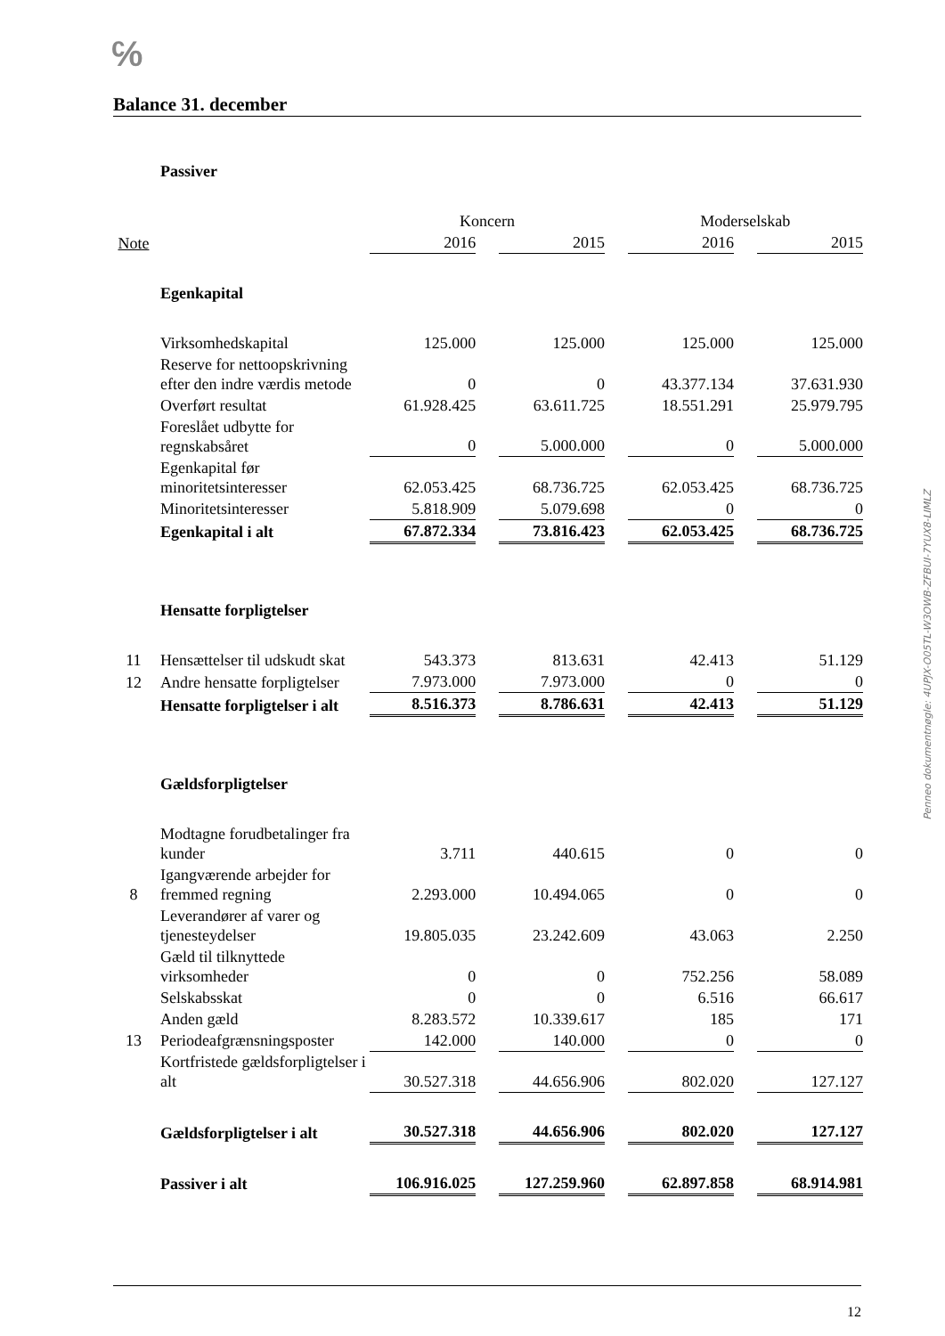℅
Balance 31. december
| | Passiver | | | | | | | |
| | | Koncern | | | | Moderselskab | | |
| Note | | 2016 | | 2015 | | 2016 | | 2015 |
| | Egenkapital | | | | | | | |
| | Virksomhedskapital | 125.000 | | 125.000 | | 125.000 | | 125.000 |
| | Reserve for nettoopskrivning efter den indre værdis metode | 0 | | 0 | | 43.377.134 | | 37.631.930 |
| | Overført resultat | 61.928.425 | | 63.611.725 | | 18.551.291 | | 25.979.795 |
| | Foreslået udbytte for regnskabsåret | 0 | | 5.000.000 | | 0 | | 5.000.000 |
| | Egenkapital før minoritetsinteresser | 62.053.425 | | 68.736.725 | | 62.053.425 | | 68.736.725 |
| | Minoritetsinteresser | 5.818.909 | | 5.079.698 | | 0 | | 0 |
| | Egenkapital i alt | 67.872.334 | | 73.816.423 | | 62.053.425 | | 68.736.725 |
| | Hensatte forpligtelser | | | | | | | |
| 11 | Hensættelser til udskudt skat | 543.373 | | 813.631 | | 42.413 | | 51.129 |
| 12 | Andre hensatte forpligtelser | 7.973.000 | | 7.973.000 | | 0 | | 0 |
| | Hensatte forpligtelser i alt | 8.516.373 | | 8.786.631 | | 42.413 | | 51.129 |
| | Gældsforpligtelser | | | | | | | |
| | Modtagne forudbetalinger fra kunder | 3.711 | | 440.615 | | 0 | | 0 |
| 8 | Igangværende arbejder for fremmed regning | 2.293.000 | | 10.494.065 | | 0 | | 0 |
| | Leverandører af varer og tjenesteydelser | 19.805.035 | | 23.242.609 | | 43.063 | | 2.250 |
| | Gæld til tilknyttede virksomheder | 0 | | 0 | | 752.256 | | 58.089 |
| | Selskabsskat | 0 | | 0 | | 6.516 | | 66.617 |
| | Anden gæld | 8.283.572 | | 10.339.617 | | 185 | | 171 |
| 13 | Periodeafgrænsningsposter | 142.000 | | 140.000 | | 0 | | 0 |
| | Kortfristede gældsforpligtelser i alt | 30.527.318 | | 44.656.906 | | 802.020 | | 127.127 |
| | Gældsforpligtelser i alt | 30.527.318 | | 44.656.906 | | 802.020 | | 127.127 |
| | Passiver i alt | 106.916.025 | | 127.259.960 | | 62.897.858 | | 68.914.981 |
Penneo dokumentnøgle: 4UPJX-O05TL-W3OWB-ZFBUI-7YUX8-LIMLZ
12